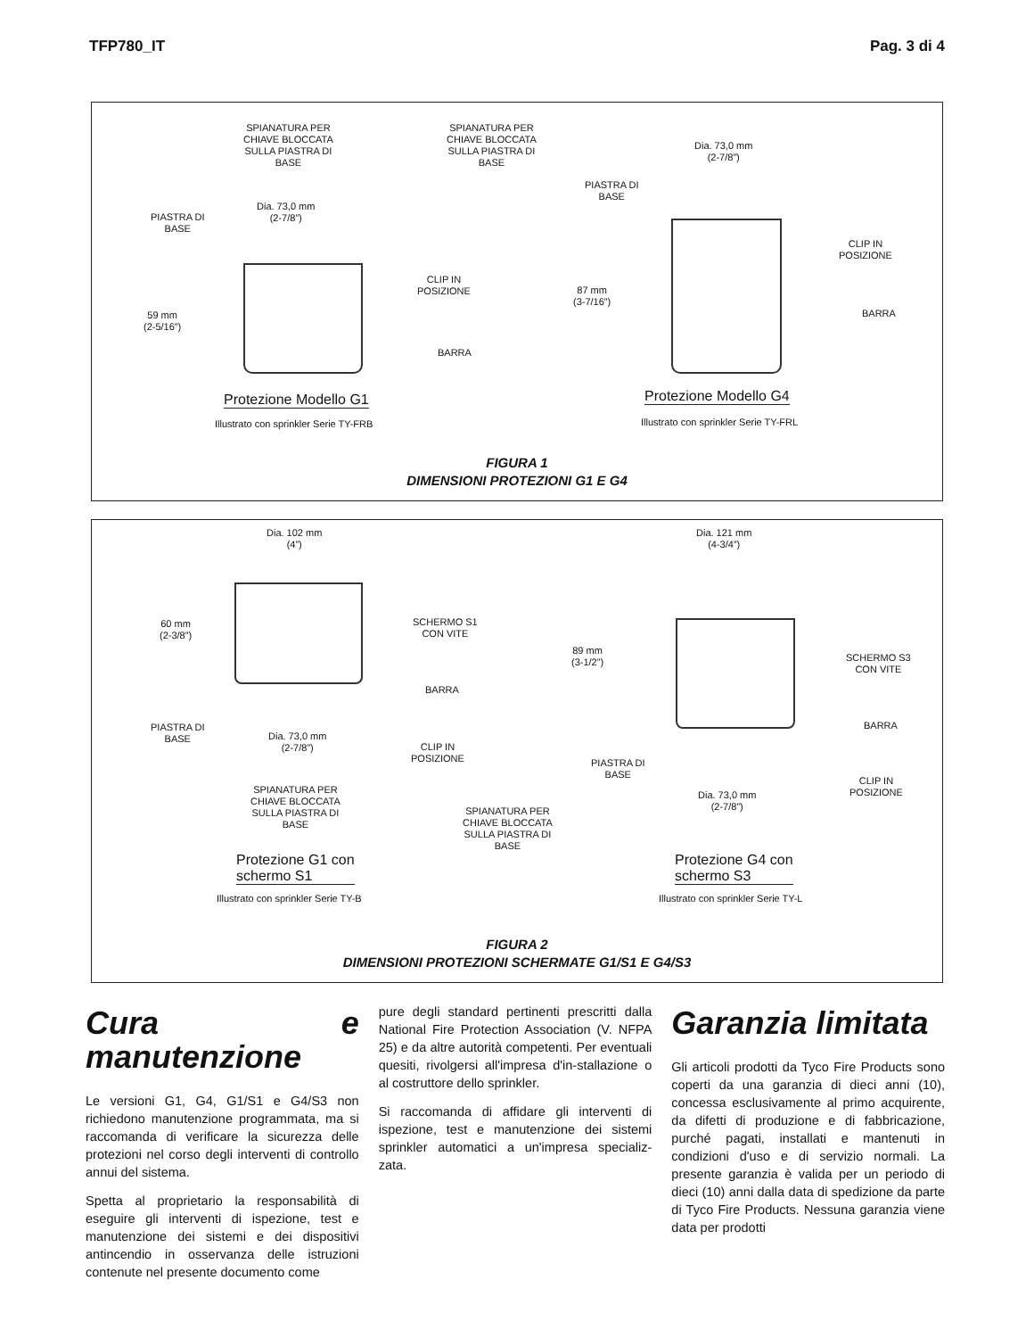TFP780_IT Pag. 3 di 4
SPIANATURA PER
CHIAVE BLOCCATA
SULLA PIASTRA DI
BASE
Dia. 73,0 mm
(2-7/8”)
PIASTRA DI
BASE
CLIP IN
POSIZIONE
59 mm
(2-5/16”)
BARRA
Protezione Modello G1
Illustrato con sprinkler Serie TY-FRB
SPIANATURA PER
CHIAVE BLOCCATA
SULLA PIASTRA DI
BASE
Dia. 73,0 mm
(2-7/8”)
PIASTRA DI
BASE
CLIP IN
POSIZIONE
87 mm
(3-7/16”)
BARRA
Protezione Modello G4
Illustrato con sprinkler Serie TY-FRL
FIGURA 1
DIMENSIONI PROTEZIONI G1 E G4
Dia. 102 mm
(4”)
60 mm
(2-3/8”)
SCHERMO S1
CON VITE
BARRA
PIASTRA DI
BASE
Dia. 73,0 mm
(2-7/8”)
CLIP IN
POSIZIONE
SPIANATURA PER
CHIAVE BLOCCATA
SULLA PIASTRA DI
BASE
Protezione G1 con
schermo S1
Illustrato con sprinkler Serie TY-B
Dia. 121 mm
(4-3/4”)
89 mm
(3-1/2”)
SCHERMO S3
CON VITE
BARRA
PIASTRA DI
BASE
CLIP IN
POSIZIONE
Dia. 73,0 mm
(2-7/8”)
SPIANATURA PER
CHIAVE BLOCCATA
SULLA PIASTRA DI
BASE
Protezione G4 con
schermo S3
Illustrato con sprinkler Serie TY-L
FIGURA 2
DIMENSIONI PROTEZIONI SCHERMATE G1/S1 E G4/S3
Cura e manutenzione
Le versioni G1, G4, G1/S1 e G4/S3 non richiedono manutenzione programmata, ma si raccomanda di verificare la sicurezza delle protezioni nel corso degli interventi di controllo annui del sistema.
Spetta al proprietario la responsabilità di eseguire gli interventi di ispezione, test e manutenzione dei sistemi e dei dispositivi antincendio in osservanza delle istruzioni contenute nel presente documento come
pure degli standard pertinenti prescritti dalla National Fire Protection Association (V. NFPA 25) e da altre autorità competenti. Per eventuali quesiti, rivolgersi all'impresa d'in-stallazione o al costruttore dello sprinkler.
Si raccomanda di affidare gli interventi di ispezione, test e manutenzione dei sistemi sprinkler automatici a un'impresa specializ-zata.
Garanzia limitata
Gli articoli prodotti da Tyco Fire Products sono coperti da una garanzia di dieci anni (10), concessa esclusivamente al primo acquirente, da difetti di produzione e di fabbricazione, purché pagati, installati e mantenuti in condizioni d'uso e di servizio normali. La presente garanzia è valida per un periodo di dieci (10) anni dalla data di spedizione da parte di Tyco Fire Products. Nessuna garanzia viene data per prodotti